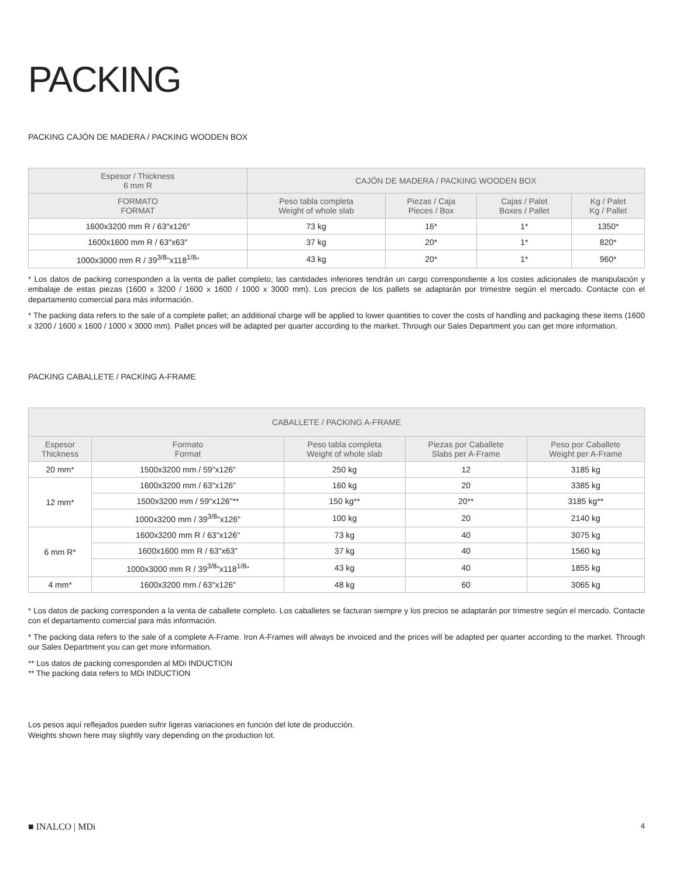PACKING
PACKING CAJÓN DE MADERA / PACKING WOODEN BOX
| Espesor / Thickness 6 mm R | CAJÓN DE MADERA / PACKING WOODEN BOX | | | |
| --- | --- | --- | --- | --- |
| FORMATO FORMAT | Peso tabla completa Weight of whole slab | Piezas / Caja Pieces / Box | Cajas / Palet Boxes / Pallet | Kg / Palet Kg / Pallet |
| 1600x3200 mm R / 63″x126″ | 73 kg | 16* | 1* | 1350* |
| 1600x1600 mm R / 63″x63″ | 37 kg | 20* | 1* | 820* |
| 1000x3000 mm R / 39<sup>3/8</sup>"x118<sup>1/8</sup>" | 43 kg | 20* | 1* | 960* |
* Los datos de packing corresponden a la venta de pallet completo; las cantidades inferiores tendrán un cargo correspondiente a los costes adicionales de manipulación y embalaje de estas piezas (1600 x 3200 / 1600 x 1600 / 1000 x 3000 mm). Los precios de los pallets se adaptarán por trimestre según el mercado. Contacte con el departamento comercial para más información.
* The packing data refers to the sale of a complete pallet; an additional charge will be applied to lower quantities to cover the costs of handling and packaging these items (1600 x 3200 / 1600 x 1600 / 1000 x 3000 mm). Pallet prices will be adapted per quarter according to the market. Through our Sales Department you can get more information.
PACKING CABALLETE / PACKING A-FRAME
| CABALLETE / PACKING A-FRAME | | | | |
| --- | --- | --- | --- | --- |
| Espesor Thickness | Formato Format | Peso tabla completa Weight of whole slab | Piezas por Caballete Slabs per A-Frame | Peso por Caballete Weight per A-Frame |
| 20 mm* | 1500x3200 mm / 59"x126" | 250 kg | 12 | 3185 kg |
| 12 mm* | 1600x3200 mm / 63"x126" | 160 kg | 20 | 3385 kg |
| | 1500x3200 mm / 59"x126"** | 150 kg** | 20** | 3185 kg** |
| | 1000x3200 mm / 39<sup>3/8</sup>"x126" | 100 kg | 20 | 2140 kg |
| 6 mm R* | 1600x3200 mm R / 63"x126" | 73 kg | 40 | 3075 kg |
| | 1600x1600 mm R / 63"x63" | 37 kg | 40 | 1560 kg |
| | 1000x3000 mm R / 39<sup>3/8</sup>"x118<sup>1/8</sup>" | 43 kg | 40 | 1855 kg |
| 4 mm* | 1600x3200 mm / 63"x126" | 48 kg | 60 | 3065 kg |
* Los datos de packing corresponden a la venta de caballete completo. Los caballetes se facturan siempre y los precios se adaptarán por trimestre según el mercado. Contacte con el departamento comercial para más información.
* The packing data refers to the sale of a complete A-Frame. Iron A-Frames will always be invoiced and the prices will be adapted per quarter according to the market. Through our Sales Department you can get more information.
** Los datos de packing corresponden al MDi INDUCTION
** The packing data refers to MDi INDUCTION
Los pesos aquí reflejados pueden sufrir ligeras variaciones en función del lote de producción.
Weights shown here may slightly vary depending on the production lot.
■ INALCO | MDi 4